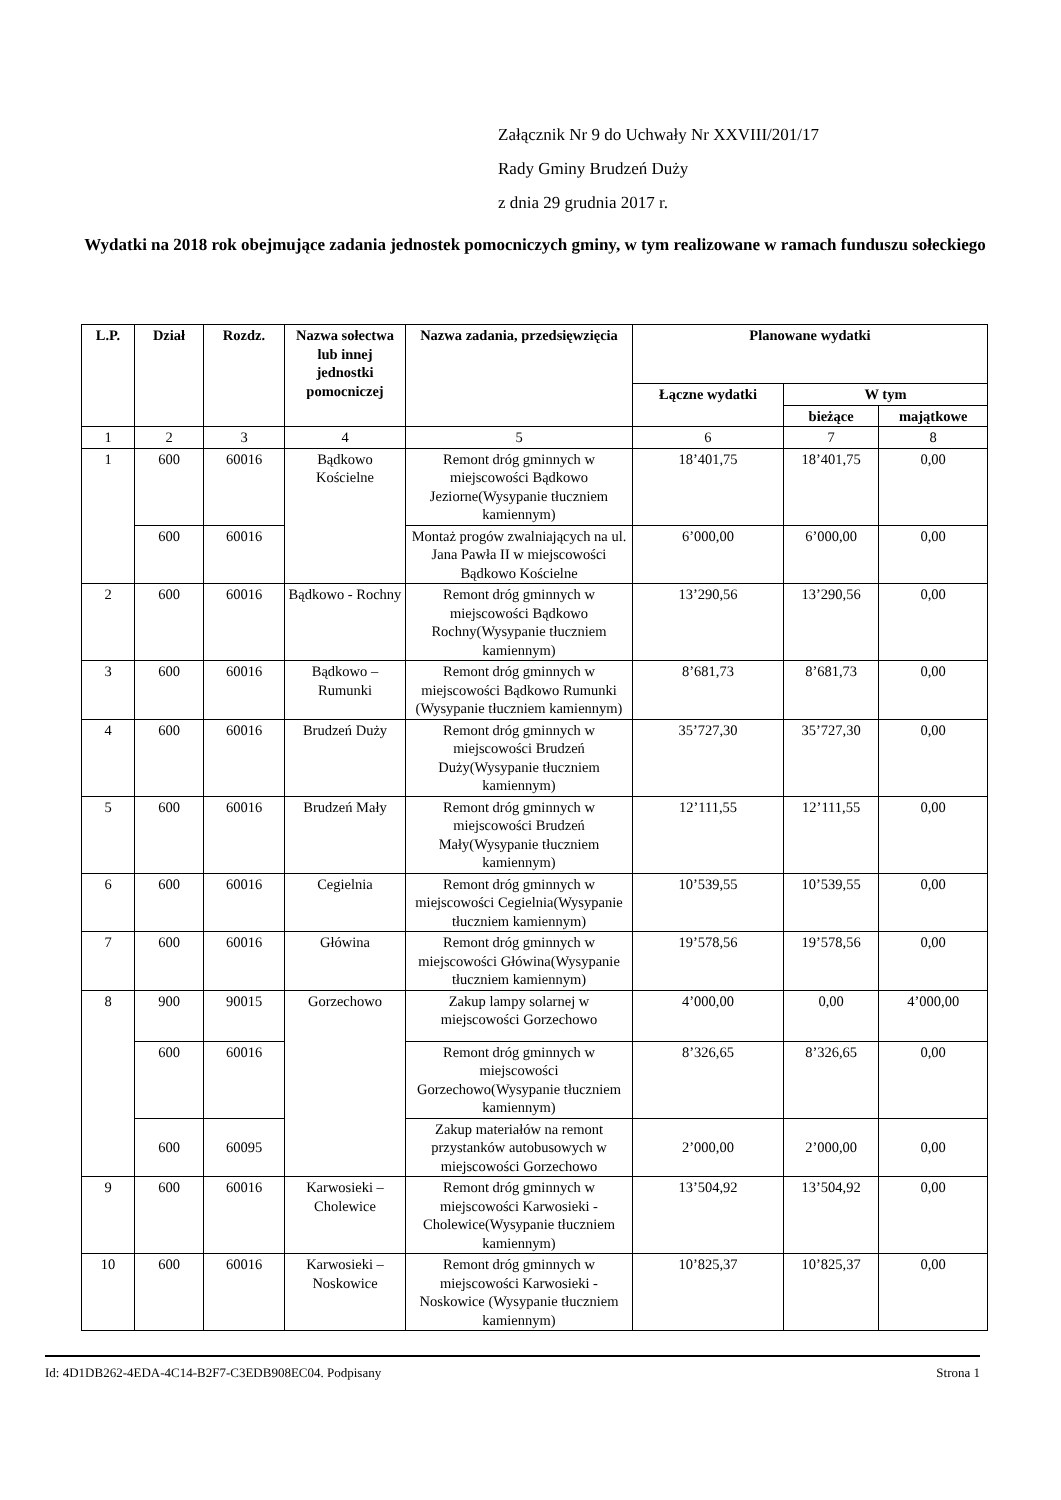Załącznik Nr 9 do Uchwały Nr XXVIII/201/17
Rady Gminy Brudzeń Duży
z dnia 29 grudnia 2017 r.
Wydatki na 2018 rok obejmujące zadania jednostek pomocniczych gminy, w tym realizowane w ramach funduszu sołeckiego
| L.P. | Dział | Rozdz. | Nazwa sołectwa lub innej jednostki pomocniczej | Nazwa zadania, przedsięwzięcia | Planowane wydatki | | |
| --- | --- | --- | --- | --- | --- | --- | --- |
| | | | | | Łączne wydatki | W tym | |
| | | | | | | bieżące | majątkowe |
| 1 | 2 | 3 | 4 | 5 | 6 | 7 | 8 |
| 1 | 600 | 60016 | Bądkowo Kościelne | Remont dróg gminnych w miejscowości Bądkowo Jeziorne(Wysypanie tłuczniem kamiennym) | 18’401,75 | 18’401,75 | 0,00 |
| | 600 | 60016 | | Montaż progów zwalniających na ul. Jana Pawła II w miejscowości Bądkowo Kościelne | 6’000,00 | 6’000,00 | 0,00 |
| 2 | 600 | 60016 | Bądkowo - Rochny | Remont dróg gminnych w miejscowości Bądkowo Rochny(Wysypanie tłuczniem kamiennym) | 13’290,56 | 13’290,56 | 0,00 |
| 3 | 600 | 60016 | Bądkowo – Rumunki | Remont dróg gminnych w miejscowości Bądkowo Rumunki (Wysypanie tłuczniem kamiennym) | 8’681,73 | 8’681,73 | 0,00 |
| 4 | 600 | 60016 | Brudzeń Duży | Remont dróg gminnych w miejscowości Brudzeń Duży(Wysypanie tłuczniem kamiennym) | 35’727,30 | 35’727,30 | 0,00 |
| 5 | 600 | 60016 | Brudzeń Mały | Remont dróg gminnych w miejscowości Brudzeń Mały(Wysypanie tłuczniem kamiennym) | 12’111,55 | 12’111,55 | 0,00 |
| 6 | 600 | 60016 | Cegielnia | Remont dróg gminnych w miejscowości Cegielnia(Wysypanie tłuczniem kamiennym) | 10’539,55 | 10’539,55 | 0,00 |
| 7 | 600 | 60016 | Główina | Remont dróg gminnych w miejscowości Główina(Wysypanie tłuczniem kamiennym) | 19’578,56 | 19’578,56 | 0,00 |
| 8 | 900 | 90015 | Gorzechowo | Zakup lampy solarnej w miejscowości Gorzechowo | 4’000,00 | 0,00 | 4’000,00 |
| | 600 | 60016 | | Remont dróg gminnych w miejscowości Gorzechowo(Wysypanie tłuczniem kamiennym) | 8’326,65 | 8’326,65 | 0,00 |
| | 600 | 60095 | | Zakup materiałów na remont przystanków autobusowych w miejscowości Gorzechowo | 2’000,00 | 2’000,00 | 0,00 |
| 9 | 600 | 60016 | Karwosieki – Cholewice | Remont dróg gminnych w miejscowości Karwosieki - Cholewice(Wysypanie tłuczniem kamiennym) | 13’504,92 | 13’504,92 | 0,00 |
| 10 | 600 | 60016 | Karwosieki – Noskowice | Remont dróg gminnych w miejscowości Karwosieki - Noskowice (Wysypanie tłuczniem kamiennym) | 10’825,37 | 10’825,37 | 0,00 |
Id: 4D1DB262-4EDA-4C14-B2F7-C3EDB908EC04. Podpisany Strona 1